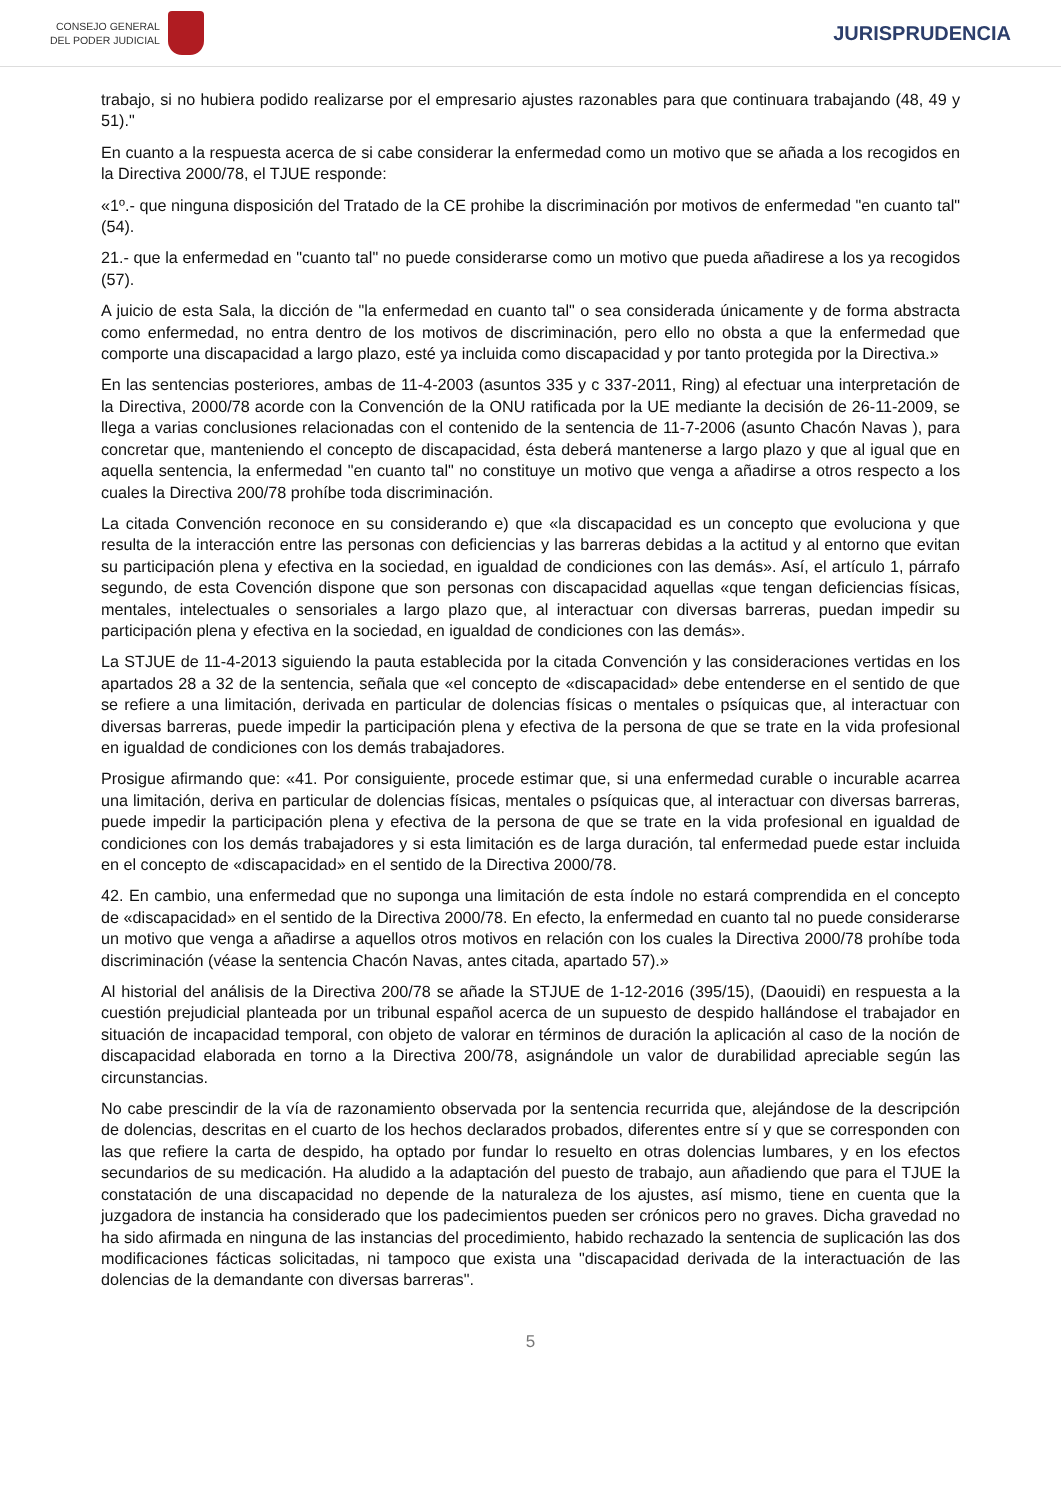CONSEJO GENERAL
DEL PODER JUDICIAL
JURISPRUDENCIA
trabajo, si no hubiera podido realizarse por el empresario ajustes razonables para que continuara trabajando (48, 49 y 51)."
En cuanto a la respuesta acerca de si cabe considerar la enfermedad como un motivo que se añada a los recogidos en la Directiva 2000/78, el TJUE responde:
«1º.- que ninguna disposición del Tratado de la CE prohibe la discriminación por motivos de enfermedad "en cuanto tal" (54).
21.- que la enfermedad en "cuanto tal" no puede considerarse como un motivo que pueda añadirese a los ya recogidos (57).
A juicio de esta Sala, la dicción de "la enfermedad en cuanto tal" o sea considerada únicamente y de forma abstracta como enfermedad, no entra dentro de los motivos de discriminación, pero ello no obsta a que la enfermedad que comporte una discapacidad a largo plazo, esté ya incluida como discapacidad y por tanto protegida por la Directiva.»
En las sentencias posteriores, ambas de 11-4-2003 (asuntos 335 y c 337-2011, Ring) al efectuar una interpretación de la Directiva, 2000/78 acorde con la Convención de la ONU ratificada por la UE mediante la decisión de 26-11-2009, se llega a varias conclusiones relacionadas con el contenido de la sentencia de 11-7-2006 (asunto Chacón Navas ), para concretar que, manteniendo el concepto de discapacidad, ésta deberá mantenerse a largo plazo y que al igual que en aquella sentencia, la enfermedad "en cuanto tal" no constituye un motivo que venga a añadirse a otros respecto a los cuales la Directiva 200/78 prohíbe toda discriminación.
La citada Convención reconoce en su considerando e) que «la discapacidad es un concepto que evoluciona y que resulta de la interacción entre las personas con deficiencias y las barreras debidas a la actitud y al entorno que evitan su participación plena y efectiva en la sociedad, en igualdad de condiciones con las demás». Así, el artículo 1, párrafo segundo, de esta Covención dispone que son personas con discapacidad aquellas «que tengan deficiencias físicas, mentales, intelectuales o sensoriales a largo plazo que, al interactuar con diversas barreras, puedan impedir su participación plena y efectiva en la sociedad, en igualdad de condiciones con las demás».
La STJUE de 11-4-2013 siguiendo la pauta establecida por la citada Convención y las consideraciones vertidas en los apartados 28 a 32 de la sentencia, señala que «el concepto de «discapacidad» debe entenderse en el sentido de que se refiere a una limitación, derivada en particular de dolencias físicas o mentales o psíquicas que, al interactuar con diversas barreras, puede impedir la participación plena y efectiva de la persona de que se trate en la vida profesional en igualdad de condiciones con los demás trabajadores.
Prosigue afirmando que: «41. Por consiguiente, procede estimar que, si una enfermedad curable o incurable acarrea una limitación, deriva en particular de dolencias físicas, mentales o psíquicas que, al interactuar con diversas barreras, puede impedir la participación plena y efectiva de la persona de que se trate en la vida profesional en igualdad de condiciones con los demás trabajadores y si esta limitación es de larga duración, tal enfermedad puede estar incluida en el concepto de «discapacidad» en el sentido de la Directiva 2000/78.
42. En cambio, una enfermedad que no suponga una limitación de esta índole no estará comprendida en el concepto de «discapacidad» en el sentido de la Directiva 2000/78. En efecto, la enfermedad en cuanto tal no puede considerarse un motivo que venga a añadirse a aquellos otros motivos en relación con los cuales la Directiva 2000/78 prohíbe toda discriminación (véase la sentencia Chacón Navas, antes citada, apartado 57).»
Al historial del análisis de la Directiva 200/78 se añade la STJUE de 1-12-2016 (395/15), (Daouidi) en respuesta a la cuestión prejudicial planteada por un tribunal español acerca de un supuesto de despido hallándose el trabajador en situación de incapacidad temporal, con objeto de valorar en términos de duración la aplicación al caso de la noción de discapacidad elaborada en torno a la Directiva 200/78, asignándole un valor de durabilidad apreciable según las circunstancias.
No cabe prescindir de la vía de razonamiento observada por la sentencia recurrida que, alejándose de la descripción de dolencias, descritas en el cuarto de los hechos declarados probados, diferentes entre sí y que se corresponden con las que refiere la carta de despido, ha optado por fundar lo resuelto en otras dolencias lumbares, y en los efectos secundarios de su medicación. Ha aludido a la adaptación del puesto de trabajo, aun añadiendo que para el TJUE la constatación de una discapacidad no depende de la naturaleza de los ajustes, así mismo, tiene en cuenta que la juzgadora de instancia ha considerado que los padecimientos pueden ser crónicos pero no graves. Dicha gravedad no ha sido afirmada en ninguna de las instancias del procedimiento, habido rechazado la sentencia de suplicación las dos modificaciones fácticas solicitadas, ni tampoco que exista una "discapacidad derivada de la interactuación de las dolencias de la demandante con diversas barreras".
5